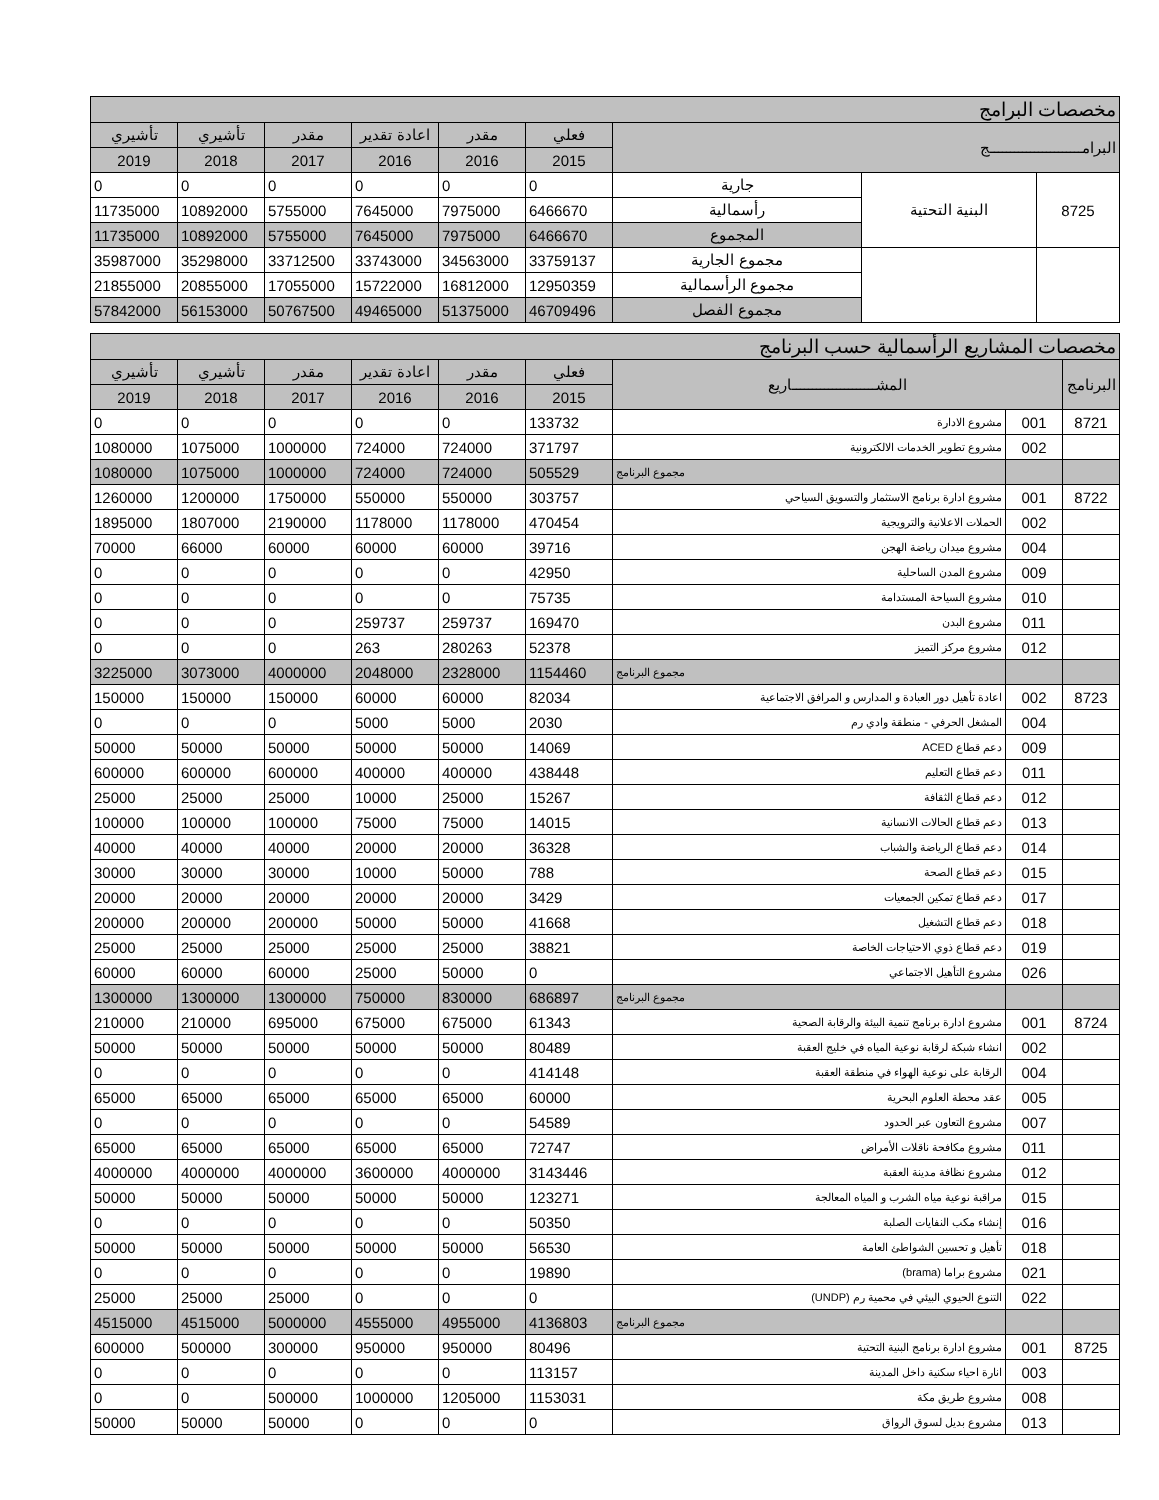| مخصصات البرامج | | | | | | | | |
| البرامـــــــــــــــــــــــج | | | فعلي | مقدر | اعادة تقدير | مقدر | تأشيري | تأشيري |
| | | | 2015 | 2016 | 2016 | 2017 | 2018 | 2019 |
| 8725 | البنية التحتية | جارية | 0 | 0 | 0 | 0 | 0 | 0 |
| | | رأسمالية | 6466670 | 7975000 | 7645000 | 5755000 | 10892000 | 11735000 |
| | | المجموع | 6466670 | 7975000 | 7645000 | 5755000 | 10892000 | 11735000 |
| | | مجموع الجارية | 33759137 | 34563000 | 33743000 | 33712500 | 35298000 | 35987000 |
| | | مجموع الرأسمالية | 12950359 | 16812000 | 15722000 | 17055000 | 20855000 | 21855000 |
| | | مجموع الفصل | 46709496 | 51375000 | 49465000 | 50767500 | 56153000 | 57842000 |
| مخصصات المشاريع الرأسمالية حسب البرنامج | | | | | | | | |
| البرنامج | المشـــــــــــــــــــــاريع | | فعلي | مقدر | اعادة تقدير | مقدر | تأشيري | تأشيري |
| | | | 2015 | 2016 | 2016 | 2017 | 2018 | 2019 |
| 8721 | 001 | مشروع الادارة | 133732 | 0 | 0 | 0 | 0 | 0 |
| | 002 | مشروع تطوير الخدمات الالكترونية | 371797 | 724000 | 724000 | 1000000 | 1075000 | 1080000 |
| | | مجموع البرنامج | 505529 | 724000 | 724000 | 1000000 | 1075000 | 1080000 |
| 8722 | 001 | مشروع ادارة برنامج الاستثمار والتسويق السياحي | 303757 | 550000 | 550000 | 1750000 | 1200000 | 1260000 |
| | 002 | الحملات الاعلانية والترويجية | 470454 | 1178000 | 1178000 | 2190000 | 1807000 | 1895000 |
| | 004 | مشروع ميدان رياضة الهجن | 39716 | 60000 | 60000 | 60000 | 66000 | 70000 |
| | 009 | مشروع المدن الساحلية | 42950 | 0 | 0 | 0 | 0 | 0 |
| | 010 | مشروع السياحة المستدامة | 75735 | 0 | 0 | 0 | 0 | 0 |
| | 011 | مشروع البدن | 169470 | 259737 | 259737 | 0 | 0 | 0 |
| | 012 | مشروع مركز التميز | 52378 | 280263 | 263 | 0 | 0 | 0 |
| | | مجموع البرنامج | 1154460 | 2328000 | 2048000 | 4000000 | 3073000 | 3225000 |
| 8723 | 002 | اعادة تأهيل دور العبادة و المدارس و المرافق الاجتماعية | 82034 | 60000 | 60000 | 150000 | 150000 | 150000 |
| | 004 | المشغل الحرفي - منطقة وادي رم | 2030 | 5000 | 5000 | 0 | 0 | 0 |
| | 009 | دعم قطاع ACED | 14069 | 50000 | 50000 | 50000 | 50000 | 50000 |
| | 011 | دعم قطاع التعليم | 438448 | 400000 | 400000 | 600000 | 600000 | 600000 |
| | 012 | دعم قطاع الثقافة | 15267 | 25000 | 10000 | 25000 | 25000 | 25000 |
| | 013 | دعم قطاع الحالات الانسانية | 14015 | 75000 | 75000 | 100000 | 100000 | 100000 |
| | 014 | دعم قطاع الرياضة والشباب | 36328 | 20000 | 20000 | 40000 | 40000 | 40000 |
| | 015 | دعم قطاع الصحة | 788 | 50000 | 10000 | 30000 | 30000 | 30000 |
| | 017 | دعم قطاع تمكين الجمعيات | 3429 | 20000 | 20000 | 20000 | 20000 | 20000 |
| | 018 | دعم قطاع التشغيل | 41668 | 50000 | 50000 | 200000 | 200000 | 200000 |
| | 019 | دعم قطاع ذوي الاحتياجات الخاصة | 38821 | 25000 | 25000 | 25000 | 25000 | 25000 |
| | 026 | مشروع التأهيل الاجتماعي | 0 | 50000 | 25000 | 60000 | 60000 | 60000 |
| | | مجموع البرنامج | 686897 | 830000 | 750000 | 1300000 | 1300000 | 1300000 |
| 8724 | 001 | مشروع ادارة برنامج تنمية البيئة والرقابة الصحية | 61343 | 675000 | 675000 | 695000 | 210000 | 210000 |
| | 002 | انشاء شبكة لرقابة نوعية المياه في خليج العقبة | 80489 | 50000 | 50000 | 50000 | 50000 | 50000 |
| | 004 | الرقابة على نوعية الهواء في منطقة العقبة | 414148 | 0 | 0 | 0 | 0 | 0 |
| | 005 | عقد محطة العلوم البحرية | 60000 | 65000 | 65000 | 65000 | 65000 | 65000 |
| | 007 | مشروع التعاون عبر الحدود | 54589 | 0 | 0 | 0 | 0 | 0 |
| | 011 | مشروع مكافحة ناقلات الأمراض | 72747 | 65000 | 65000 | 65000 | 65000 | 65000 |
| | 012 | مشروع نظافة مدينة العقبة | 3143446 | 4000000 | 3600000 | 4000000 | 4000000 | 4000000 |
| | 015 | مراقبة نوعية مياه الشرب و المياه المعالجة | 123271 | 50000 | 50000 | 50000 | 50000 | 50000 |
| | 016 | إنشاء مكب النفايات الصلبة | 50350 | 0 | 0 | 0 | 0 | 0 |
| | 018 | تأهيل و تحسين الشواطئ العامة | 56530 | 50000 | 50000 | 50000 | 50000 | 50000 |
| | 021 | مشروع براما (brama) | 19890 | 0 | 0 | 0 | 0 | 0 |
| | 022 | التنوع الحيوي البيئي في محمية رم (UNDP) | 0 | 0 | 0 | 25000 | 25000 | 25000 |
| | | مجموع البرنامج | 4136803 | 4955000 | 4555000 | 5000000 | 4515000 | 4515000 |
| 8725 | 001 | مشروع ادارة برنامج البنية التحتية | 80496 | 950000 | 950000 | 300000 | 500000 | 600000 |
| | 003 | انارة احياء سكنية داخل المدينة | 113157 | 0 | 0 | 0 | 0 | 0 |
| | 008 | مشروع طريق مكة | 1153031 | 1205000 | 1000000 | 500000 | 0 | 0 |
| | 013 | مشروع بديل لسوق الرواق | 0 | 0 | 0 | 50000 | 50000 | 50000 |